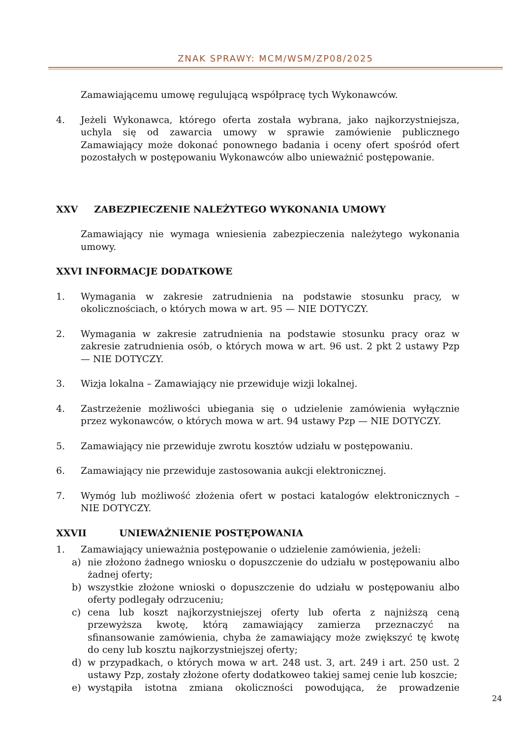ZNAK SPRAWY: MCM/WSM/ZP08/2025
Zamawiającemu umowę regulującą współpracę tych Wykonawców.
4. Jeżeli Wykonawca, którego oferta została wybrana, jako najkorzystniejsza, uchyla się od zawarcia umowy w sprawie zamówienie publicznego Zamawiający może dokonać ponownego badania i oceny ofert spośród ofert pozostałych w postępowaniu Wykonawców albo unieważnić postępowanie.
XXV ZABEZPIECZENIE NALEŻYTEGO WYKONANIA UMOWY
Zamawiający nie wymaga wniesienia zabezpieczenia należytego wykonania umowy.
XXVI INFORMACJE DODATKOWE
1. Wymagania w zakresie zatrudnienia na podstawie stosunku pracy, w okolicznościach, o których mowa w art. 95 — NIE DOTYCZY.
2. Wymagania w zakresie zatrudnienia na podstawie stosunku pracy oraz w zakresie zatrudnienia osób, o których mowa w art. 96 ust. 2 pkt 2 ustawy Pzp — NIE DOTYCZY.
3. Wizja lokalna – Zamawiający nie przewiduje wizji lokalnej.
4. Zastrzeżenie możliwości ubiegania się o udzielenie zamówienia wyłącznie przez wykonawców, o których mowa w art. 94 ustawy Pzp — NIE DOTYCZY.
5. Zamawiający nie przewiduje zwrotu kosztów udziału w postępowaniu.
6. Zamawiający nie przewiduje zastosowania aukcji elektronicznej.
7. Wymóg lub możliwość złożenia ofert w postaci katalogów elektronicznych – NIE DOTYCZY.
XXVII UNIEWAŻNIENIE POSTĘPOWANIA
1. Zamawiający unieważnia postępowanie o udzielenie zamówienia, jeżeli:
a) nie złożono żadnego wniosku o dopuszczenie do udziału w postępowaniu albo żadnej oferty;
b) wszystkie złożone wnioski o dopuszczenie do udziału w postępowaniu albo oferty podlegały odrzuceniu;
c) cena lub koszt najkorzystniejszej oferty lub oferta z najniższą ceną przewyższa kwotę, którą zamawiający zamierza przeznaczyć na sfinansowanie zamówienia, chyba że zamawiający może zwiększyć tę kwotę do ceny lub kosztu najkorzystniejszej oferty;
d) w przypadkach, o których mowa w art. 248 ust. 3, art. 249 i art. 250 ust. 2 ustawy Pzp, zostały złożone oferty dodatkoweo takiej samej cenie lub koszcie;
e) wystąpiła istotna zmiana okoliczności powodująca, że prowadzenie
24